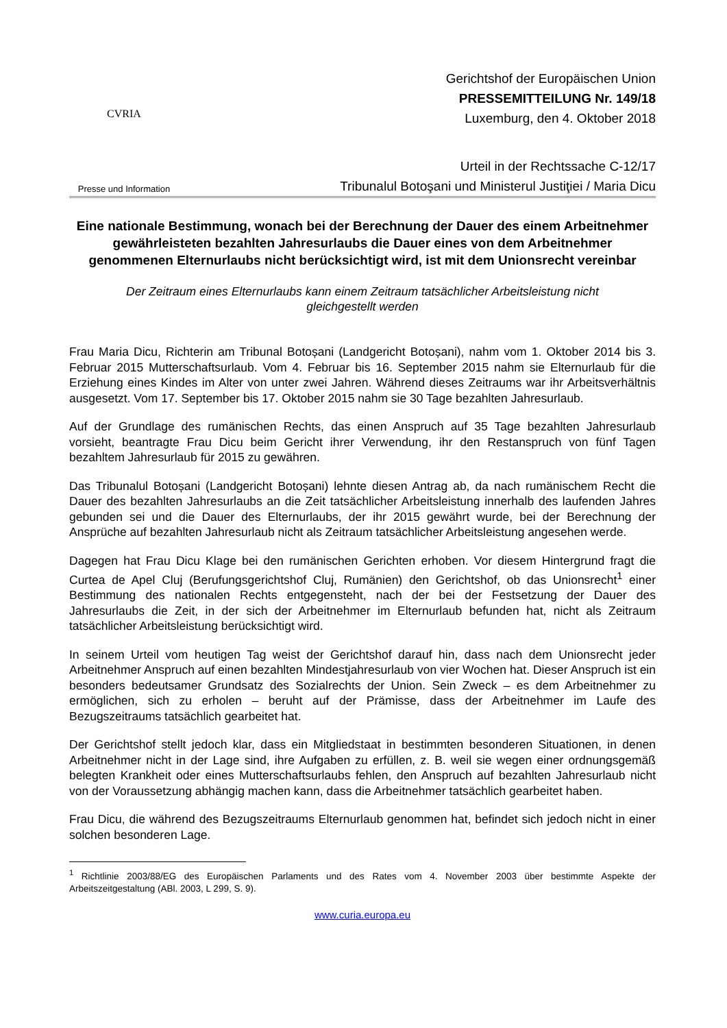CVRIA
Presse und Information
Gerichtshof der Europäischen Union
PRESSEMITTEILUNG Nr. 149/18
Luxemburg, den 4. Oktober 2018
Urteil in der Rechtssache C-12/17
Tribunalul Botoşani und Ministerul Justiţiei / Maria Dicu
Eine nationale Bestimmung, wonach bei der Berechnung der Dauer des einem Arbeitnehmer gewährleisteten bezahlten Jahresurlaubs die Dauer eines von dem Arbeitnehmer genommenen Elternurlaubs nicht berücksichtigt wird, ist mit dem Unionsrecht vereinbar
Der Zeitraum eines Elternurlaubs kann einem Zeitraum tatsächlicher Arbeitsleistung nicht gleichgestellt werden
Frau Maria Dicu, Richterin am Tribunal Botoșani (Landgericht Botoșani), nahm vom 1. Oktober 2014 bis 3. Februar 2015 Mutterschaftsurlaub. Vom 4. Februar bis 16. September 2015 nahm sie Elternurlaub für die Erziehung eines Kindes im Alter von unter zwei Jahren. Während dieses Zeitraums war ihr Arbeitsverhältnis ausgesetzt. Vom 17. September bis 17. Oktober 2015 nahm sie 30 Tage bezahlten Jahresurlaub.
Auf der Grundlage des rumänischen Rechts, das einen Anspruch auf 35 Tage bezahlten Jahresurlaub vorsieht, beantragte Frau Dicu beim Gericht ihrer Verwendung, ihr den Restanspruch von fünf Tagen bezahltem Jahresurlaub für 2015 zu gewähren.
Das Tribunalul Botoșani (Landgericht Botoșani) lehnte diesen Antrag ab, da nach rumänischem Recht die Dauer des bezahlten Jahresurlaubs an die Zeit tatsächlicher Arbeitsleistung innerhalb des laufenden Jahres gebunden sei und die Dauer des Elternurlaubs, der ihr 2015 gewährt wurde, bei der Berechnung der Ansprüche auf bezahlten Jahresurlaub nicht als Zeitraum tatsächlicher Arbeitsleistung angesehen werde.
Dagegen hat Frau Dicu Klage bei den rumänischen Gerichten erhoben. Vor diesem Hintergrund fragt die Curtea de Apel Cluj (Berufungsgerichtshof Cluj, Rumänien) den Gerichtshof, ob das Unionsrecht<sup>1</sup> einer Bestimmung des nationalen Rechts entgegensteht, nach der bei der Festsetzung der Dauer des Jahresurlaubs die Zeit, in der sich der Arbeitnehmer im Elternurlaub befunden hat, nicht als Zeitraum tatsächlicher Arbeitsleistung berücksichtigt wird.
In seinem Urteil vom heutigen Tag weist der Gerichtshof darauf hin, dass nach dem Unionsrecht jeder Arbeitnehmer Anspruch auf einen bezahlten Mindestjahresurlaub von vier Wochen hat. Dieser Anspruch ist ein besonders bedeutsamer Grundsatz des Sozialrechts der Union. Sein Zweck – es dem Arbeitnehmer zu ermöglichen, sich zu erholen – beruht auf der Prämisse, dass der Arbeitnehmer im Laufe des Bezugszeitraums tatsächlich gearbeitet hat.
Der Gerichtshof stellt jedoch klar, dass ein Mitgliedstaat in bestimmten besonderen Situationen, in denen Arbeitnehmer nicht in der Lage sind, ihre Aufgaben zu erfüllen, z. B. weil sie wegen einer ordnungsgemäß belegten Krankheit oder eines Mutterschaftsurlaubs fehlen, den Anspruch auf bezahlten Jahresurlaub nicht von der Voraussetzung abhängig machen kann, dass die Arbeitnehmer tatsächlich gearbeitet haben.
Frau Dicu, die während des Bezugszeitraums Elternurlaub genommen hat, befindet sich jedoch nicht in einer solchen besonderen Lage.
<sup>1</sup> Richtlinie 2003/88/EG des Europäischen Parlaments und des Rates vom 4. November 2003 über bestimmte Aspekte der Arbeitszeitgestaltung (ABl. 2003, L 299, S. 9).
www.curia.europa.eu